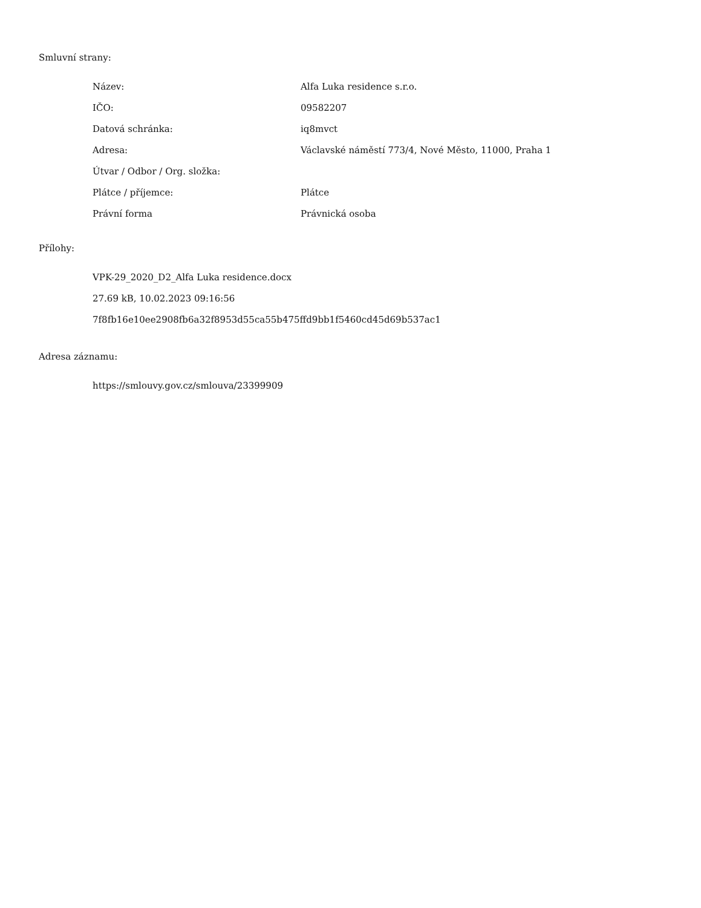Smluvní strany:
| Název: | Alfa Luka residence s.r.o. |
| IČO: | 09582207 |
| Datová schránka: | iq8mvct |
| Adresa: | Václavské náměstí 773/4, Nové Město, 11000, Praha 1 |
| Útvar / Odbor / Org. složka: | |
| Plátce / příjemce: | Plátce |
| Právní forma | Právnická osoba |
Přílohy:
VPK-29_2020_D2_Alfa Luka residence.docx
27.69 kB, 10.02.2023 09:16:56
7f8fb16e10ee2908fb6a32f8953d55ca55b475ffd9bb1f5460cd45d69b537ac1
Adresa záznamu:
https://smlouvy.gov.cz/smlouva/23399909